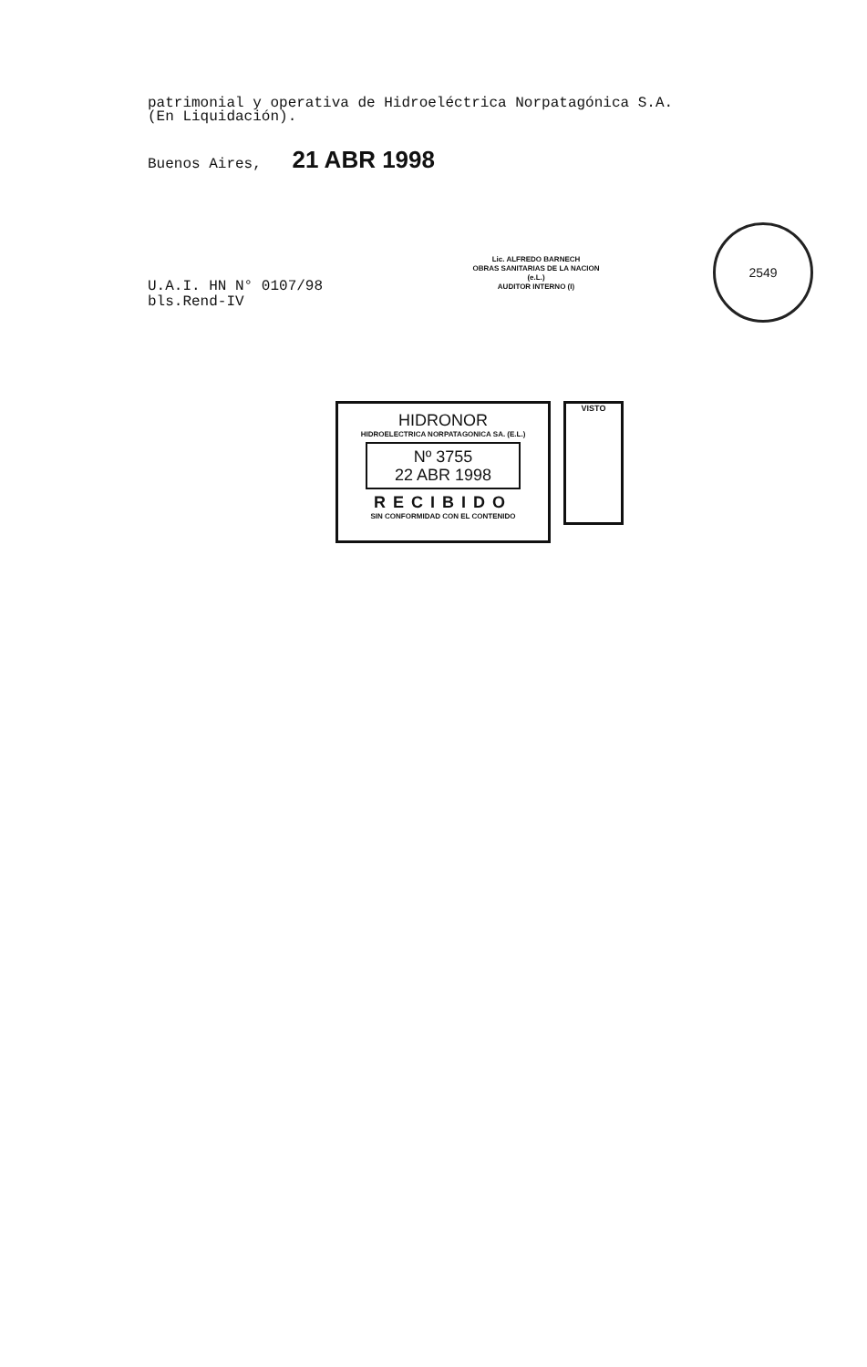patrimonial y operativa de Hidroeléctrica Norpatagónica S.A.
(En Liquidación).
Buenos Aires, 21 ABR 1998
Lic. ALFREDO BARNECH
OBRAS SANITARIAS DE LA NACION (e.L.)
AUDITOR INTERNO (I)
U.A.I. HN N° 0107/98
bls.Rend-IV
2549
HIDRONOR
HIDROELECTRICA NORPATAGONICA SA. (E.L.)
Nº 3755
22 ABR 1998
RECIBIDO
SIN CONFORMIDAD CON EL CONTENIDO
VISTO